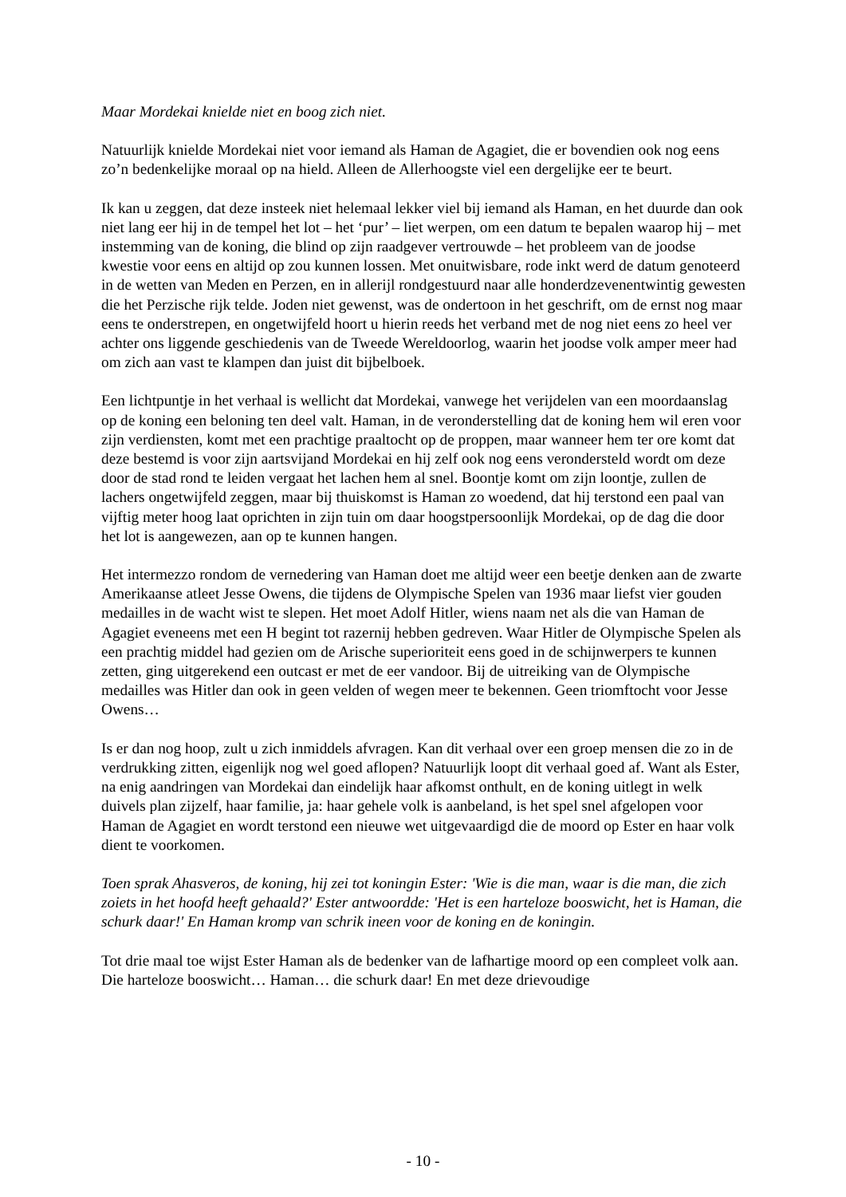Maar Mordekai knielde niet en boog zich niet.
Natuurlijk knielde Mordekai niet voor iemand als Haman de Agagiet, die er bovendien ook nog eens zo’n bedenkelijke moraal op na hield. Alleen de Allerhoogste viel een dergelijke eer te beurt.
Ik kan u zeggen, dat deze insteek niet helemaal lekker viel bij iemand als Haman, en het duurde dan ook niet lang eer hij in de tempel het lot – het ‘pur’ – liet werpen, om een datum te bepalen waarop hij – met instemming van de koning, die blind op zijn raadgever vertrouwde – het probleem van de joodse kwestie voor eens en altijd op zou kunnen lossen. Met onuitwisbare, rode inkt werd de datum genoteerd in de wetten van Meden en Perzen, en in allerijl rondgestuurd naar alle honderdzevenentwintig gewesten die het Perzische rijk telde. Joden niet gewenst, was de ondertoon in het geschrift, om de ernst nog maar eens te onderstrepen, en ongetwijfeld hoort u hierin reeds het verband met de nog niet eens zo heel ver achter ons liggende geschiedenis van de Tweede Wereldoorlog, waarin het joodse volk amper meer had om zich aan vast te klampen dan juist dit bijbelboek.
Een lichtpuntje in het verhaal is wellicht dat Mordekai, vanwege het verijdelen van een moordaanslag op de koning een beloning ten deel valt. Haman, in de veronderstelling dat de koning hem wil eren voor zijn verdiensten, komt met een prachtige praaltocht op de proppen, maar wanneer hem ter ore komt dat deze bestemd is voor zijn aartsvijand Mordekai en hij zelf ook nog eens verondersteld wordt om deze door de stad rond te leiden vergaat het lachen hem al snel. Boontje komt om zijn loontje, zullen de lachers ongetwijfeld zeggen, maar bij thuiskomst is Haman zo woedend, dat hij terstond een paal van vijftig meter hoog laat oprichten in zijn tuin om daar hoogstpersoonlijk Mordekai, op de dag die door het lot is aangewezen, aan op te kunnen hangen.
Het intermezzo rondom de vernedering van Haman doet me altijd weer een beetje denken aan de zwarte Amerikaanse atleet Jesse Owens, die tijdens de Olympische Spelen van 1936 maar liefst vier gouden medailles in de wacht wist te slepen. Het moet Adolf Hitler, wiens naam net als die van Haman de Agagiet eveneens met een H begint tot razernij hebben gedreven. Waar Hitler de Olympische Spelen als een prachtig middel had gezien om de Arische superioriteit eens goed in de schijnwerpers te kunnen zetten, ging uitgerekend een outcast er met de eer vandoor. Bij de uitreiking van de Olympische medailles was Hitler dan ook in geen velden of wegen meer te bekennen. Geen triomftocht voor Jesse Owens…
Is er dan nog hoop, zult u zich inmiddels afvragen. Kan dit verhaal over een groep mensen die zo in de verdrukking zitten, eigenlijk nog wel goed aflopen? Natuurlijk loopt dit verhaal goed af. Want als Ester, na enig aandringen van Mordekai dan eindelijk haar afkomst onthult, en de koning uitlegt in welk duivels plan zijzelf, haar familie, ja: haar gehele volk is aanbeland, is het spel snel afgelopen voor Haman de Agagiet en wordt terstond een nieuwe wet uitgevaardigd die de moord op Ester en haar volk dient te voorkomen.
Toen sprak Ahasveros, de koning, hij zei tot koningin Ester: 'Wie is die man, waar is die man, die zich zoiets in het hoofd heeft gehaald?' Ester antwoordde: 'Het is een harteloze booswicht, het is Haman, die schurk daar!' En Haman kromp van schrik ineen voor de koning en de koningin.
Tot drie maal toe wijst Ester Haman als de bedenker van de lafhartige moord op een compleet volk aan. Die harteloze booswicht… Haman… die schurk daar! En met deze drievoudige
- 10 -